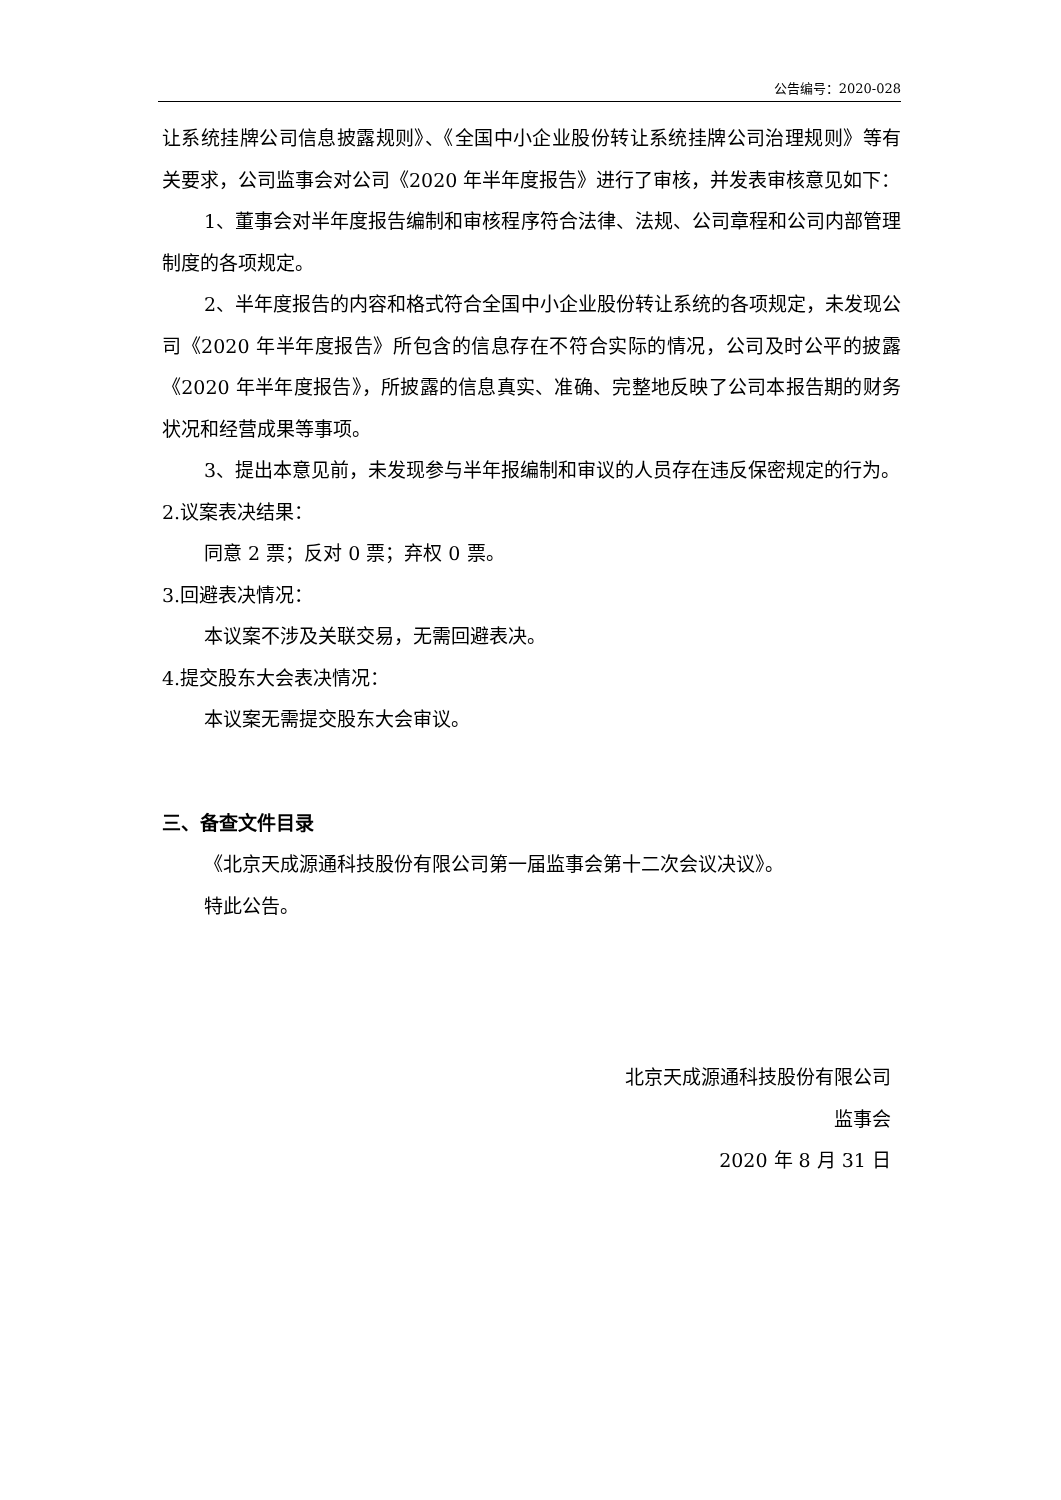公告编号：2020-028
让系统挂牌公司信息披露规则》、《全国中小企业股份转让系统挂牌公司治理规则》等有关要求，公司监事会对公司《2020 年半年度报告》进行了审核，并发表审核意见如下：
1、董事会对半年度报告编制和审核程序符合法律、法规、公司章程和公司内部管理制度的各项规定。
2、半年度报告的内容和格式符合全国中小企业股份转让系统的各项规定，未发现公司《2020 年半年度报告》所包含的信息存在不符合实际的情况，公司及时公平的披露《2020 年半年度报告》，所披露的信息真实、准确、完整地反映了公司本报告期的财务状况和经营成果等事项。
3、提出本意见前，未发现参与半年报编制和审议的人员存在违反保密规定的行为。
2.议案表决结果：
同意 2 票；反对 0 票；弃权 0 票。
3.回避表决情况：
本议案不涉及关联交易，无需回避表决。
4.提交股东大会表决情况：
本议案无需提交股东大会审议。
三、备查文件目录
《北京天成源通科技股份有限公司第一届监事会第十二次会议决议》。
特此公告。
北京天成源通科技股份有限公司
监事会
2020 年 8 月 31 日